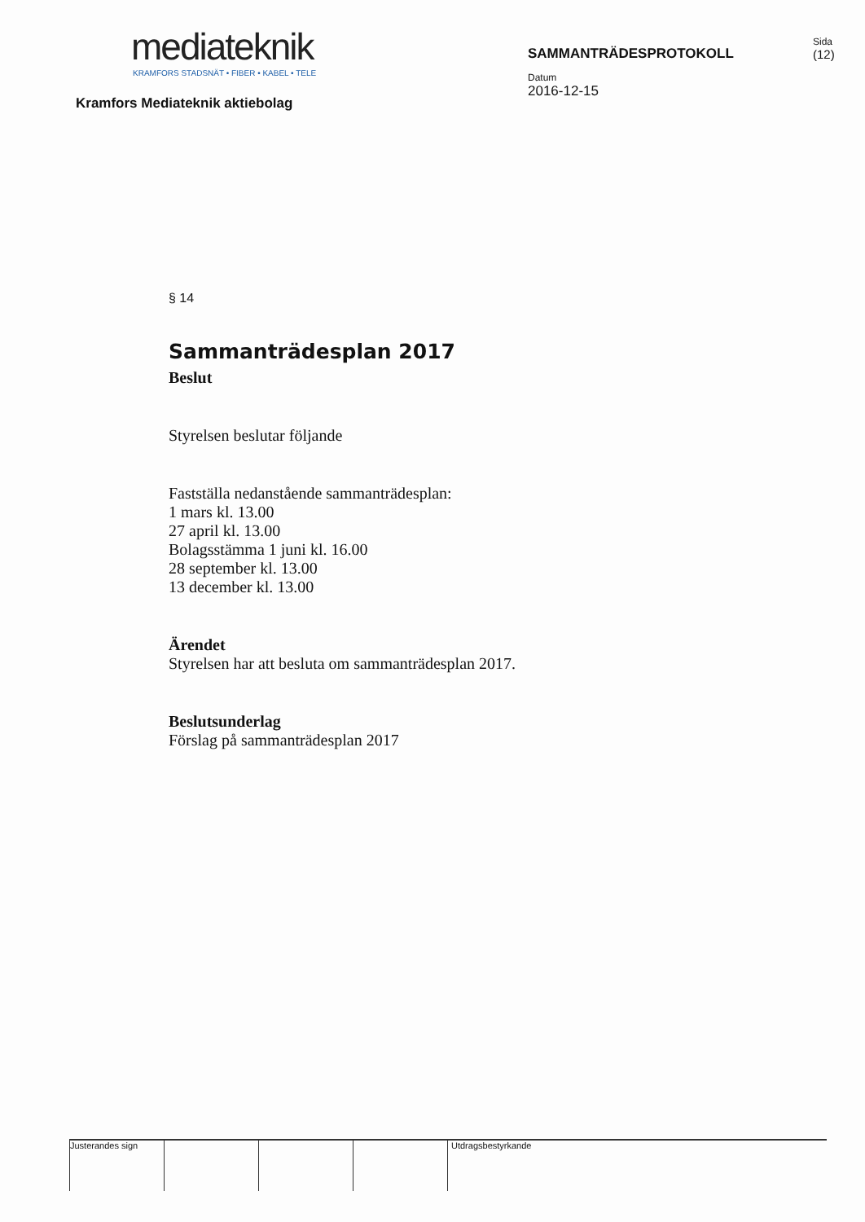mediateknik
KRAMFORS STADSNÄT • FIBER • KABEL • TELE
Kramfors Mediateknik aktiebolag
SAMMANTRÄDESPROTOKOLL
Datum
2016-12-15
Sida
(12)
§ 14
Sammanträdesplan 2017
Beslut
Styrelsen beslutar följande
Fastställa nedanstående sammanträdesplan:
1 mars kl. 13.00
27 april kl. 13.00
Bolagsstämma 1 juni kl. 16.00
28 september kl. 13.00
13 december kl. 13.00
Ärendet
Styrelsen har att besluta om sammanträdesplan 2017.
Beslutsunderlag
Förslag på sammanträdesplan 2017
Justerandes sign
Utdragsbestyrkande